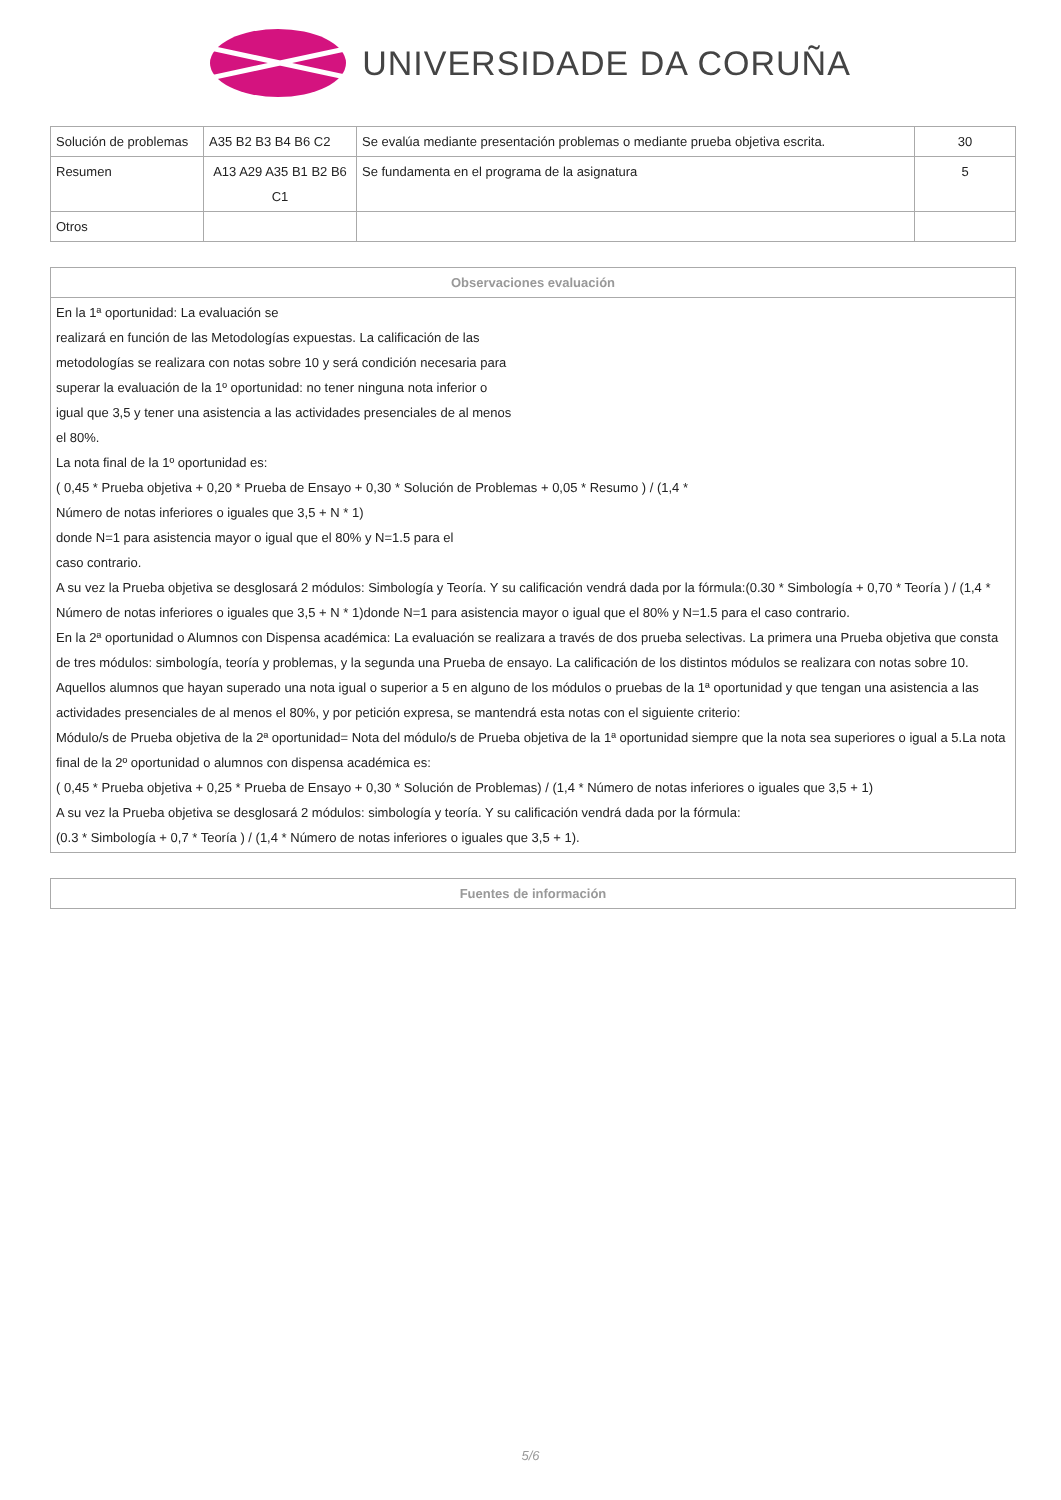UNIVERSIDADE DA CORUÑA
| Solución de problemas | A35 B2 B3 B4 B6 C2 | Se evalúa mediante presentación problemas o mediante prueba objetiva escrita. | 30 |
| Resumen | A13 A29 A35 B1 B2 B6 C1 | Se fundamenta en el programa de la asignatura | 5 |
| Otros | | | |
| Observaciones evaluación |
| --- |
| En la 1ª oportunidad: La evaluación se realizará en función de las Metodologías expuestas. La calificación de las metodologías se realizara con notas sobre 10 y será condición necesaria para superar la evaluación de la 1º oportunidad: no tener ninguna nota inferior o igual que 3,5 y tener una asistencia a las actividades presenciales de al menos el 80%. La nota final de la 1º oportunidad es: ( 0,45 * Prueba objetiva + 0,20 * Prueba de Ensayo + 0,30 * Solución de Problemas + 0,05 * Resumo ) / (1,4 * Número de notas inferiores o iguales que 3,5 + N * 1) donde N=1 para asistencia mayor o igual que el 80% y N=1.5 para el caso contrario. A su vez la Prueba objetiva se desglosará 2 módulos: Simbología y Teoría. Y su calificación vendrá dada por la fórmula:(0.30 * Simbología + 0,70 * Teoría ) / (1,4 * Número de notas inferiores o iguales que 3,5 + N * 1)donde N=1 para asistencia mayor o igual que el 80% y N=1.5 para el caso contrario. En la 2ª oportunidad o Alumnos con Dispensa académica: La evaluación se realizara a través de dos prueba selectivas. La primera una Prueba objetiva que consta de tres módulos: simbología, teoría y problemas, y la segunda una Prueba de ensayo. La calificación de los distintos módulos se realizara con notas sobre 10. Aquellos alumnos que hayan superado una nota igual o superior a 5 en alguno de los módulos o pruebas de la 1ª oportunidad y que tengan una asistencia a las actividades presenciales de al menos el 80%, y por petición expresa, se mantendrá esta notas con el siguiente criterio: Módulo/s de Prueba objetiva de la 2ª oportunidad= Nota del módulo/s de Prueba objetiva de la 1ª oportunidad siempre que la nota sea superiores o igual a 5.La nota final de la 2º oportunidad o alumnos con dispensa académica es: ( 0,45 * Prueba objetiva + 0,25 * Prueba de Ensayo + 0,30 * Solución de Problemas) / (1,4 * Número de notas inferiores o iguales que 3,5 + 1) A su vez la Prueba objetiva se desglosará 2 módulos: simbología y teoría. Y su calificación vendrá dada por la fórmula: (0.3 * Simbología + 0,7 * Teoría ) / (1,4 * Número de notas inferiores o iguales que 3,5 + 1). |
| Fuentes de información |
| --- |
5/6